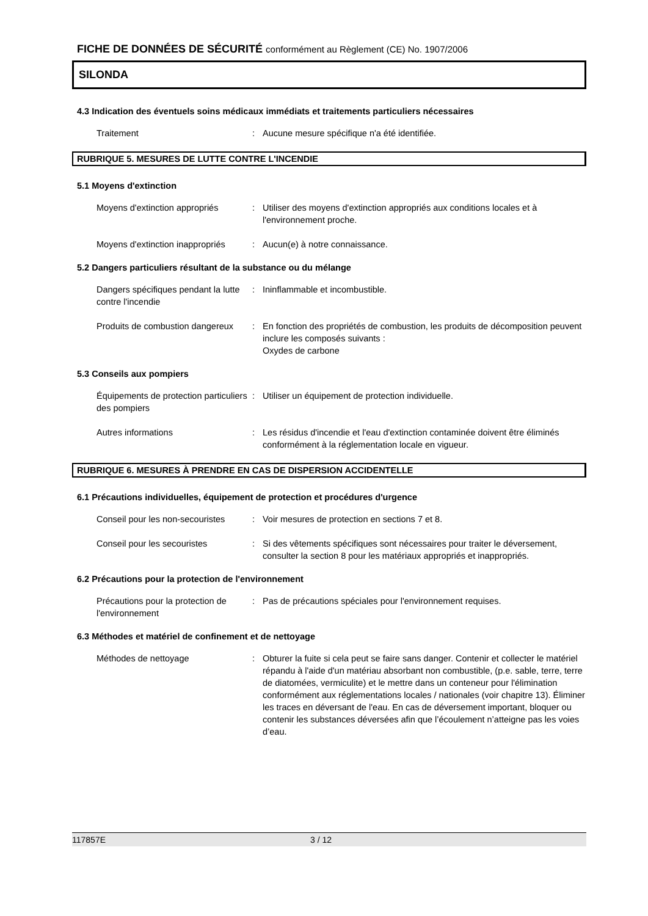FICHE DE DONNÉES DE SÉCURITÉ conformément au Règlement (CE) No. 1907/2006
SILONDA
4.3 Indication des éventuels soins médicaux immédiats et traitements particuliers nécessaires
Traitement : Aucune mesure spécifique n'a été identifiée.
RUBRIQUE 5. MESURES DE LUTTE CONTRE L'INCENDIE
5.1 Moyens d'extinction
Moyens d'extinction appropriés
: Utiliser des moyens d'extinction appropriés aux conditions locales et à l'environnement proche.
Moyens d'extinction inappropriés
: Aucun(e) à notre connaissance.
5.2 Dangers particuliers résultant de la substance ou du mélange
Dangers spécifiques pendant la lutte contre l'incendie
: Ininflammable et incombustible.
Produits de combustion dangereux
: En fonction des propriétés de combustion, les produits de décomposition peuvent inclure les composés suivants :
Oxydes de carbone
5.3 Conseils aux pompiers
Équipements de protection particuliers des pompiers
: Utiliser un équipement de protection individuelle.
Autres informations : Les résidus d'incendie et l'eau d'extinction contaminée doivent être éliminés conformément à la réglementation locale en vigueur.
RUBRIQUE 6. MESURES À PRENDRE EN CAS DE DISPERSION ACCIDENTELLE
6.1 Précautions individuelles, équipement de protection et procédures d'urgence
Conseil pour les non-secouristes
: Voir mesures de protection en sections 7 et 8.
Conseil pour les secouristes : Si des vêtements spécifiques sont nécessaires pour traiter le déversement, consulter la section 8 pour les matériaux appropriés et inappropriés.
6.2 Précautions pour la protection de l'environnement
Précautions pour la protection de l'environnement
: Pas de précautions spéciales pour l'environnement requises.
6.3 Méthodes et matériel de confinement et de nettoyage
Méthodes de nettoyage : Obturer la fuite si cela peut se faire sans danger. Contenir et collecter le matériel répandu à l'aide d'un matériau absorbant non combustible, (p.e. sable, terre, terre de diatomées, vermiculite) et le mettre dans un conteneur pour l'élimination conformément aux réglementations locales / nationales (voir chapitre 13). Éliminer les traces en déversant de l'eau. En cas de déversement important, bloquer ou contenir les substances déversées afin que l’écoulement n’atteigne pas les voies d’eau.
117857E 3 / 12